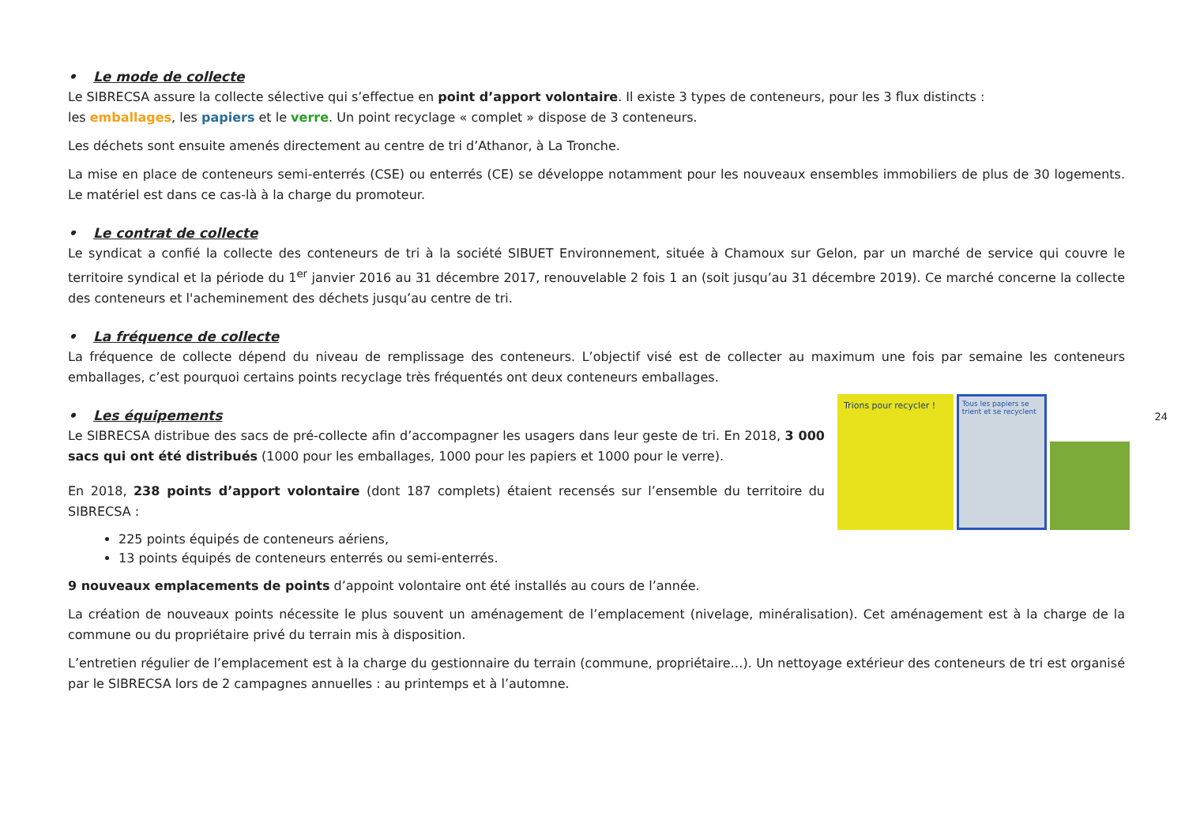• Le mode de collecte
Le SIBRECSA assure la collecte sélective qui s’effectue en point d’apport volontaire. Il existe 3 types de conteneurs, pour les 3 flux distincts :
les emballages, les papiers et le verre. Un point recyclage « complet » dispose de 3 conteneurs.
Les déchets sont ensuite amenés directement au centre de tri d’Athanor, à La Tronche.
La mise en place de conteneurs semi-enterrés (CSE) ou enterrés (CE) se développe notamment pour les nouveaux ensembles immobiliers de plus de 30 logements. Le matériel est dans ce cas-là à la charge du promoteur.
• Le contrat de collecte
Le syndicat a confié la collecte des conteneurs de tri à la société SIBUET Environnement, située à Chamoux sur Gelon, par un marché de service qui couvre le territoire syndical et la période du 1<sup>er</sup> janvier 2016 au 31 décembre 2017, renouvelable 2 fois 1 an (soit jusqu’au 31 décembre 2019). Ce marché concerne la collecte des conteneurs et l'acheminement des déchets jusqu’au centre de tri.
• La fréquence de collecte
La fréquence de collecte dépend du niveau de remplissage des conteneurs. L’objectif visé est de collecter au maximum une fois par semaine les conteneurs emballages, c’est pourquoi certains points recyclage très fréquentés ont deux conteneurs emballages.
• Les équipements
Trions pour recycler !
Tous les papiers se trient et se recyclent
Le SIBRECSA distribue des sacs de pré-collecte afin d’accompagner les usagers dans leur geste de tri. En 2018, 3 000 sacs qui ont été distribués (1000 pour les emballages, 1000 pour les papiers et 1000 pour le verre).
En 2018, 238 points d’apport volontaire (dont 187 complets) étaient recensés sur l’ensemble du territoire du SIBRECSA :
225 points équipés de conteneurs aériens,
13 points équipés de conteneurs enterrés ou semi-enterrés.
9 nouveaux emplacements de points d’appoint volontaire ont été installés au cours de l’année.
La création de nouveaux points nécessite le plus souvent un aménagement de l’emplacement (nivelage, minéralisation). Cet aménagement est à la charge de la commune ou du propriétaire privé du terrain mis à disposition.
L’entretien régulier de l’emplacement est à la charge du gestionnaire du terrain (commune, propriétaire…). Un nettoyage extérieur des conteneurs de tri est organisé par le SIBRECSA lors de 2 campagnes annuelles : au printemps et à l’automne.
24